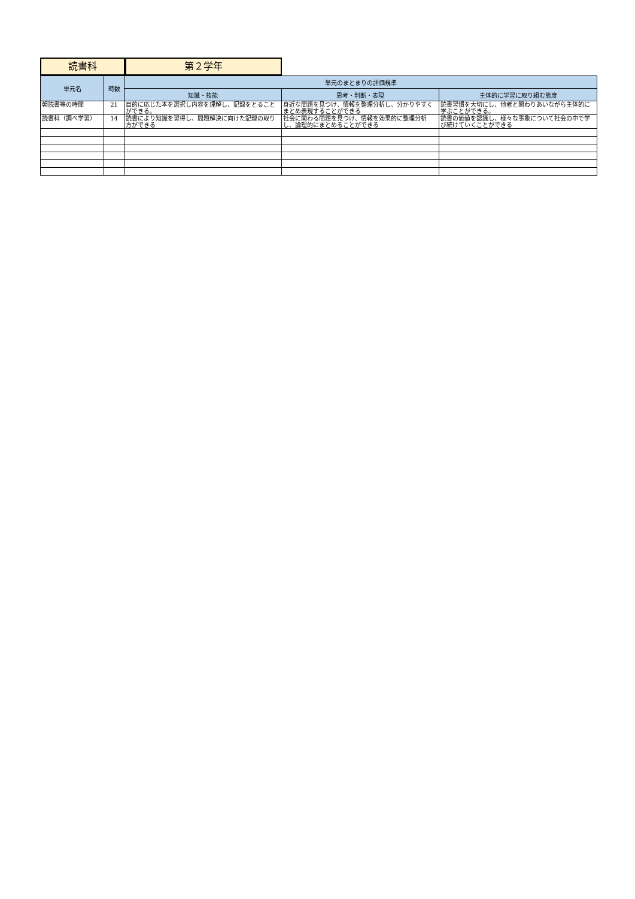読書科 第２学年
| 単元名 | 時数 | 単元のまとまりの評価規準 | | |
| --- | --- | --- | --- | --- |
| | | 知識・技能 | 思考・判断・表現 | 主体的に学習に取り組む態度 |
| 朝読書等の時間 | 21 | 目的に応じた本を選択し内容を理解し、記録をとることができる。 | 身近な問題を見つけ、情報を整理分析し、分かりやすくまとめ表現することができる | 読書習慣を大切にし、他者と関わりあいながら主体的に学ぶことができる。 |
| 読書科（調べ学習） | 14 | 読書により知識を習得し、問題解決に向けた記録の取り方ができる | 社会に関わる問題を見つけ、情報を効果的に整理分析し、論理的にまとめることができる | 読書の価値を認識し、様々な事象について社会の中で学び続けていくことができる |